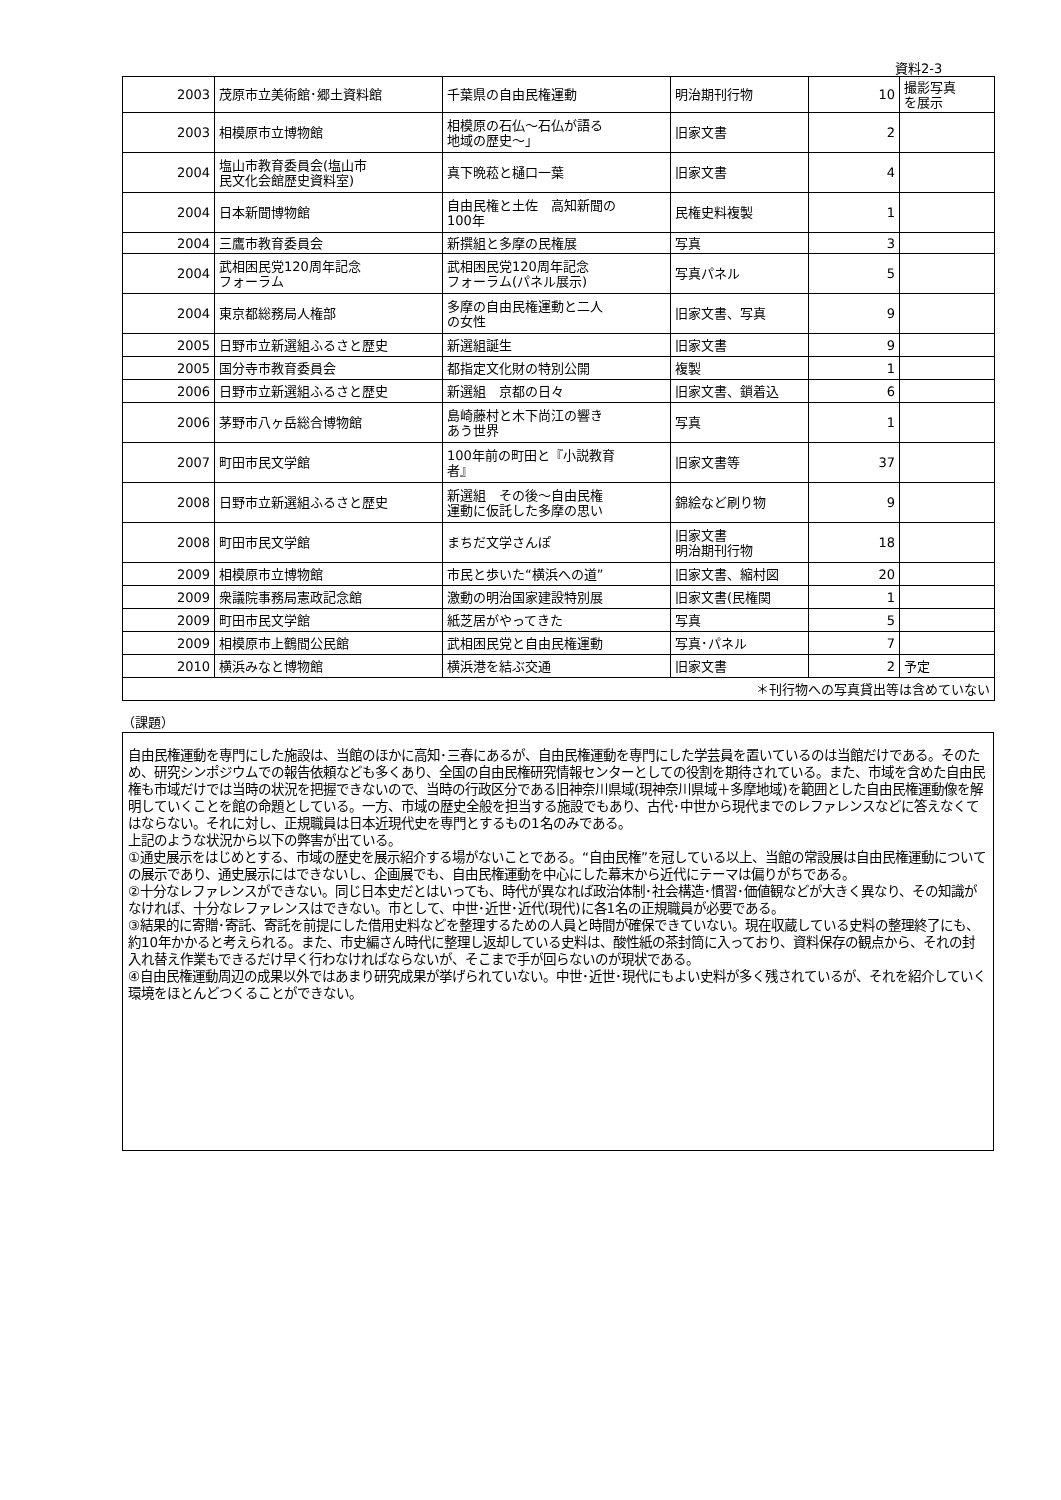資料2-3
| 2003 | 茂原市立美術館･郷土資料館 | 千葉県の自由民権運動 | 明治期刊行物 | 10 | 撮影写真 を展示 |
| 2003 | 相模原市立博物館 | 相模原の石仏～石仏が語る 地域の歴史～」 | 旧家文書 | 2 | |
| 2004 | 塩山市教育委員会(塩山市 民文化会館歴史資料室) | 真下晩菘と樋口一葉 | 旧家文書 | 4 | |
| 2004 | 日本新聞博物館 | 自由民権と土佐 高知新聞の 100年 | 民権史料複製 | 1 | |
| 2004 | 三鷹市教育委員会 | 新撰組と多摩の民権展 | 写真 | 3 | |
| 2004 | 武相困民党120周年記念 フォーラム | 武相困民党120周年記念 フォーラム(パネル展示) | 写真パネル | 5 | |
| 2004 | 東京都総務局人権部 | 多摩の自由民権運動と二人 の女性 | 旧家文書、写真 | 9 | |
| 2005 | 日野市立新選組ふるさと歴史 | 新選組誕生 | 旧家文書 | 9 | |
| 2005 | 国分寺市教育委員会 | 都指定文化財の特別公開 | 複製 | 1 | |
| 2006 | 日野市立新選組ふるさと歴史 | 新選組 京都の日々 | 旧家文書、鎖着込 | 6 | |
| 2006 | 茅野市八ヶ岳総合博物館 | 島崎藤村と木下尚江の響き あう世界 | 写真 | 1 | |
| 2007 | 町田市民文学館 | 100年前の町田と『小説教育 者』 | 旧家文書等 | 37 | |
| 2008 | 日野市立新選組ふるさと歴史 | 新選組 その後～自由民権 運動に仮託した多摩の思い | 錦絵など刷り物 | 9 | |
| 2008 | 町田市民文学館 | まちだ文学さんぽ | 旧家文書 明治期刊行物 | 18 | |
| 2009 | 相模原市立博物館 | 市民と歩いた“横浜への道” | 旧家文書、縮村図 | 20 | |
| 2009 | 衆議院事務局憲政記念館 | 激動の明治国家建設特別展 | 旧家文書(民権関 | 1 | |
| 2009 | 町田市民文学館 | 紙芝居がやってきた | 写真 | 5 | |
| 2009 | 相模原市上鶴間公民館 | 武相困民党と自由民権運動 | 写真･パネル | 7 | |
| 2010 | 横浜みなと博物館 | 横浜港を結ぶ交通 | 旧家文書 | 2 | 予定 |
| ＊刊行物への写真貸出等は含めていない | | | | | |
（課題）
自由民権運動を専門にした施設は、当館のほかに高知･三春にあるが、自由民権運動を専門にした学芸員を置いているのは当館だけである。そのため、研究シンポジウムでの報告依頼なども多くあり、全国の自由民権研究情報センターとしての役割を期待されている。また、市域を含めた自由民権も市域だけでは当時の状況を把握できないので、当時の行政区分である旧神奈川県域(現神奈川県域＋多摩地域)を範囲とした自由民権運動像を解明していくことを館の命題としている。一方、市域の歴史全般を担当する施設でもあり、古代･中世から現代までのレファレンスなどに答えなくてはならない。それに対し、正規職員は日本近現代史を専門とするもの1名のみである。
上記のような状況から以下の弊害が出ている。
①通史展示をはじめとする、市域の歴史を展示紹介する場がないことである。“自由民権”を冠している以上、当館の常設展は自由民権運動についての展示であり、通史展示にはできないし、企画展でも、自由民権運動を中心にした幕末から近代にテーマは偏りがちである。
②十分なレファレンスができない。同じ日本史だとはいっても、時代が異なれば政治体制･社会構造･慣習･価値観などが大きく異なり、その知識がなければ、十分なレファレンスはできない。市として、中世･近世･近代(現代)に各1名の正規職員が必要である。
③結果的に寄贈･寄託、寄託を前提にした借用史料などを整理するための人員と時間が確保できていない。現在収蔵している史料の整理終了にも、約10年かかると考えられる。また、市史編さん時代に整理し返却している史料は、酸性紙の茶封筒に入っており、資料保存の観点から、それの封入れ替え作業もできるだけ早く行わなければならないが、そこまで手が回らないのが現状である。
④自由民権運動周辺の成果以外ではあまり研究成果が挙げられていない。中世･近世･現代にもよい史料が多く残されているが、それを紹介していく環境をほとんどつくることができない。